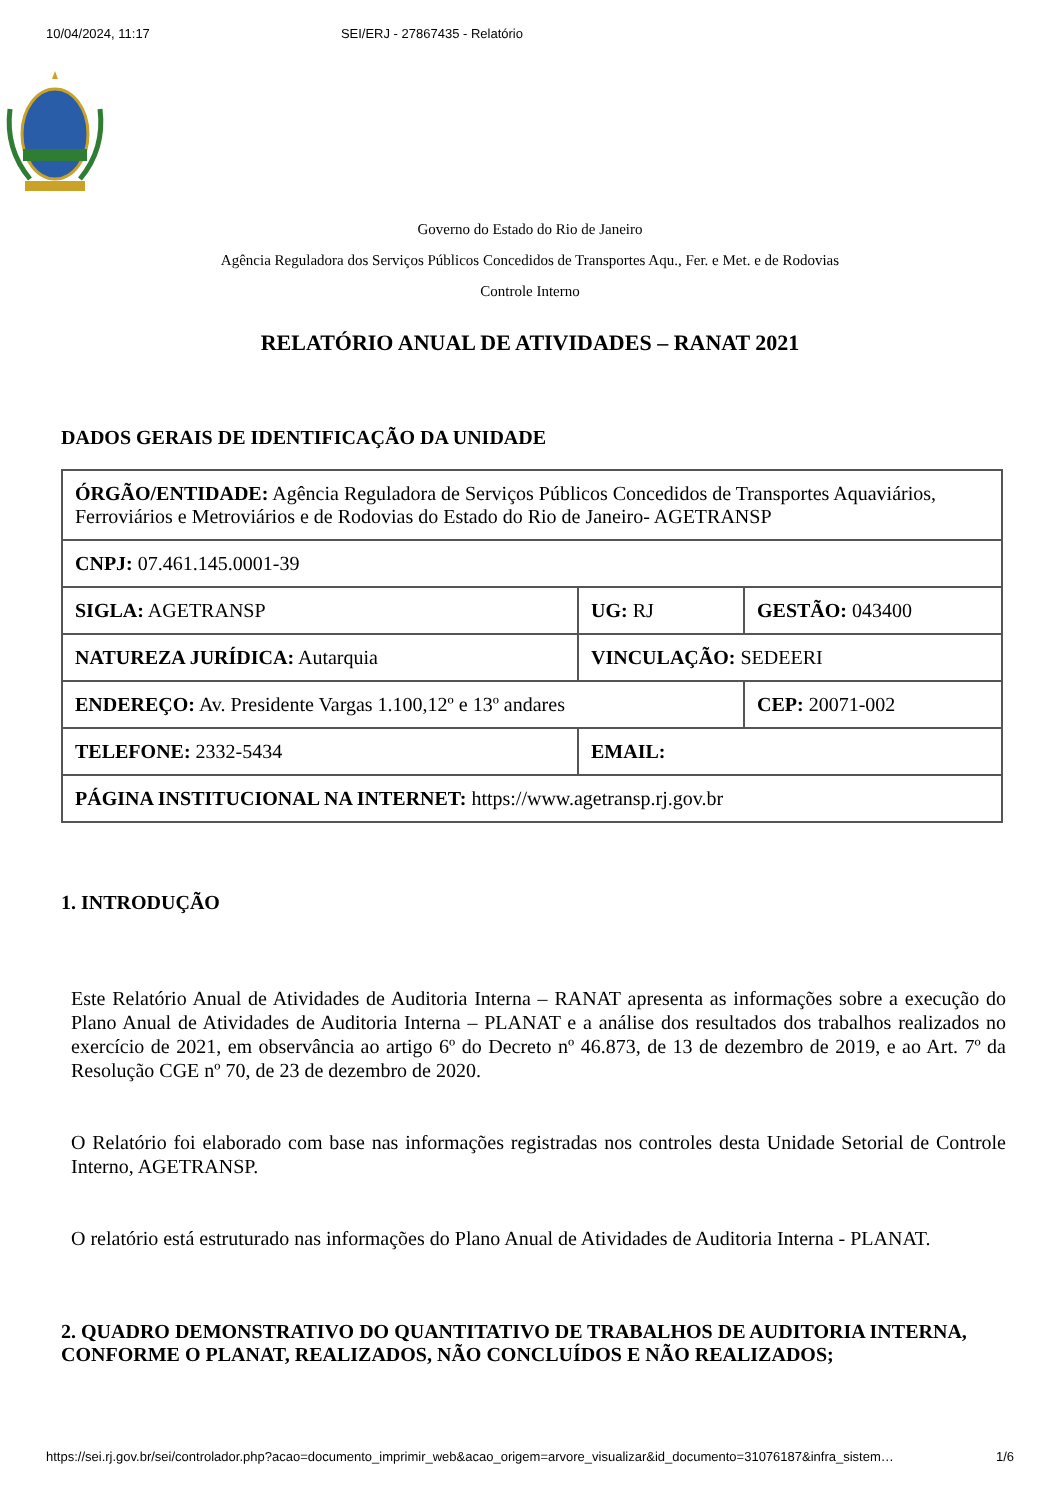10/04/2024, 11:17 SEI/ERJ - 27867435 - Relatório
Governo do Estado do Rio de Janeiro
Agência Reguladora dos Serviços Públicos Concedidos de Transportes Aqu., Fer. e Met. e de Rodovias
Controle Interno
RELATÓRIO ANUAL DE ATIVIDADES – RANAT 2021
DADOS GERAIS DE IDENTIFICAÇÃO DA UNIDADE
| ÓRGÃO/ENTIDADE: Agência Reguladora de Serviços Públicos Concedidos de Transportes Aquaviários, Ferroviários e Metroviários e de Rodovias do Estado do Rio de Janeiro- AGETRANSP | | |
| CNPJ: 07.461.145.0001-39 | | |
| SIGLA: AGETRANSP | UG: RJ | GESTÃO: 043400 |
| NATUREZA JURÍDICA: Autarquia | VINCULAÇÃO: SEDEERI | |
| ENDEREÇO: Av. Presidente Vargas 1.100,12º e 13º andares | | CEP: 20071-002 |
| TELEFONE: 2332-5434 | EMAIL: | |
| PÁGINA INSTITUCIONAL NA INTERNET: https://www.agetransp.rj.gov.br | | |
1. INTRODUÇÃO
Este Relatório Anual de Atividades de Auditoria Interna – RANAT apresenta as informações sobre a execução do Plano Anual de Atividades de Auditoria Interna – PLANAT e a análise dos resultados dos trabalhos realizados no exercício de 2021, em observância ao artigo 6º do Decreto nº 46.873, de 13 de dezembro de 2019, e ao Art. 7º da Resolução CGE nº 70, de 23 de dezembro de 2020.
O Relatório foi elaborado com base nas informações registradas nos controles desta Unidade Setorial de Controle Interno, AGETRANSP.
O relatório está estruturado nas informações do Plano Anual de Atividades de Auditoria Interna - PLANAT.
2. QUADRO DEMONSTRATIVO DO QUANTITATIVO DE TRABALHOS DE AUDITORIA INTERNA, CONFORME O PLANAT, REALIZADOS, NÃO CONCLUÍDOS E NÃO REALIZADOS;
https://sei.rj.gov.br/sei/controlador.php?acao=documento_imprimir_web&acao_origem=arvore_visualizar&id_documento=31076187&infra_sistem… 1/6